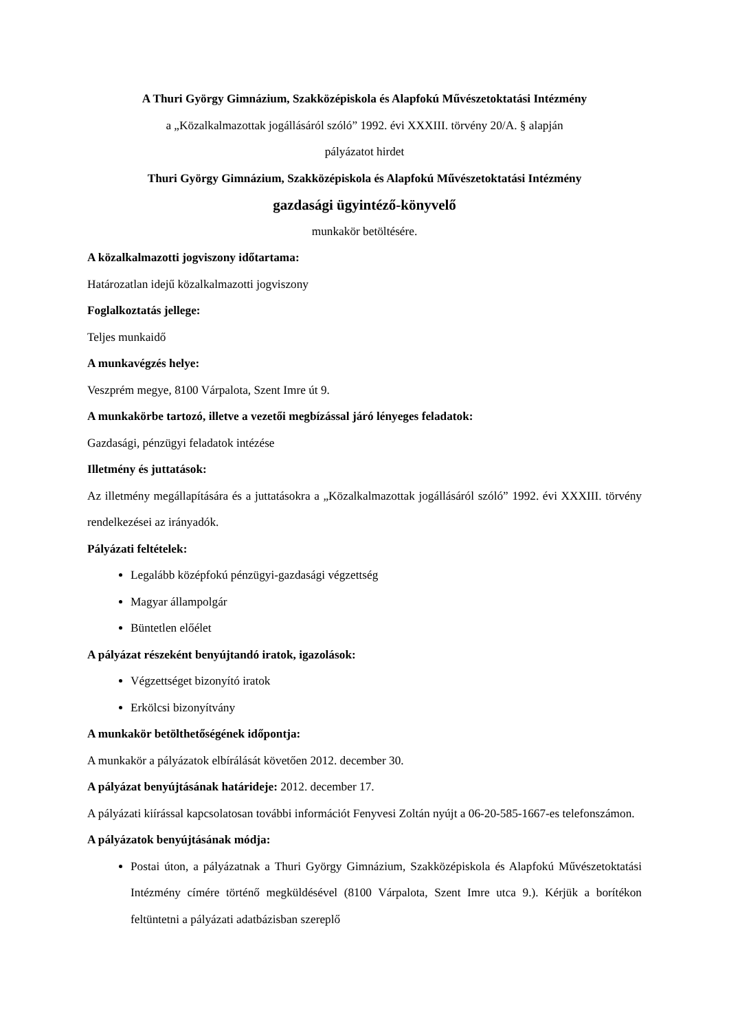A Thuri György Gimnázium, Szakközépiskola és Alapfokú Művészetoktatási Intézmény
a „Közalkalmazottak jogállásáról szóló” 1992. évi XXXIII. törvény 20/A. § alapján
pályázatot hirdet
Thuri György Gimnázium, Szakközépiskola és Alapfokú Művészetoktatási Intézmény
gazdasági ügyintéző-könyvelő
munkakör betöltésére.
A közalkalmazotti jogviszony időtartama:
Határozatlan idejű közalkalmazotti jogviszony
Foglalkoztatás jellege:
Teljes munkaidő
A munkavégzés helye:
Veszprém megye, 8100 Várpalota, Szent Imre út 9.
A munkakörbe tartozó, illetve a vezetői megbízással járó lényeges feladatok:
Gazdasági, pénzügyi feladatok intézése
Illetmény és juttatások:
Az illetmény megállapítására és a juttatásokra a „Közalkalmazottak jogállásáról szóló” 1992. évi XXXIII. törvény rendelkezései az irányadók.
Pályázati feltételek:
Legalább középfokú pénzügyi-gazdasági végzettség
Magyar állampolgár
Büntetlen előélet
A pályázat részeként benyújtandó iratok, igazolások:
Végzettséget bizonyító iratok
Erkölcsi bizonyítvány
A munkakör betölthetőségének időpontja:
A munkakör a pályázatok elbírálását követően 2012. december 30.
A pályázat benyújtásának határideje: 2012. december 17.
A pályázati kiírással kapcsolatosan további információt Fenyvesi Zoltán nyújt a 06-20-585-1667-es telefonszámon.
A pályázatok benyújtásának módja:
Postai úton, a pályázatnak a Thuri György Gimnázium, Szakközépiskola és Alapfokú Művészetoktatási Intézmény címére történő megküldésével (8100 Várpalota, Szent Imre utca 9.). Kérjük a borítékon feltüntetni a pályázati adatbázisban szereplő